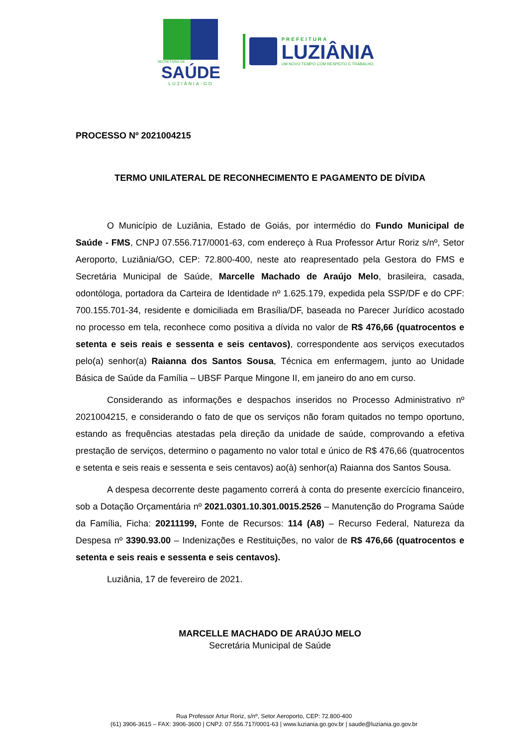SECRETARIA DE
SAÚDE
LUZIÂNIA-GO
PREFEITURA
LUZIÂNIA
UM NOVO TEMPO COM RESPEITO E TRABALHO.
PROCESSO Nº 2021004215
TERMO UNILATERAL DE RECONHECIMENTO E PAGAMENTO DE DÍVIDA
O Município de Luziânia, Estado de Goiás, por intermédio do Fundo Municipal de Saúde - FMS, CNPJ 07.556.717/0001-63, com endereço à Rua Professor Artur Roriz s/nº, Setor Aeroporto, Luziânia/GO, CEP: 72.800-400, neste ato reapresentado pela Gestora do FMS e Secretária Municipal de Saúde, Marcelle Machado de Araújo Melo, brasileira, casada, odontóloga, portadora da Carteira de Identidade nº 1.625.179, expedida pela SSP/DF e do CPF: 700.155.701-34, residente e domiciliada em Brasília/DF, baseada no Parecer Jurídico acostado no processo em tela, reconhece como positiva a dívida no valor de R$ 476,66 (quatrocentos e setenta e seis reais e sessenta e seis centavos), correspondente aos serviços executados pelo(a) senhor(a) Raianna dos Santos Sousa, Técnica em enfermagem, junto ao Unidade Básica de Saúde da Família – UBSF Parque Mingone II, em janeiro do ano em curso.
Considerando as informações e despachos inseridos no Processo Administrativo nº 2021004215, e considerando o fato de que os serviços não foram quitados no tempo oportuno, estando as frequências atestadas pela direção da unidade de saúde, comprovando a efetiva prestação de serviços, determino o pagamento no valor total e único de R$ 476,66 (quatrocentos e setenta e seis reais e sessenta e seis centavos) ao(à) senhor(a) Raianna dos Santos Sousa.
A despesa decorrente deste pagamento correrá à conta do presente exercício financeiro, sob a Dotação Orçamentária nº 2021.0301.10.301.0015.2526 – Manutenção do Programa Saúde da Família, Ficha: 20211199, Fonte de Recursos: 114 (A8) – Recurso Federal, Natureza da Despesa nº 3390.93.00 – Indenizações e Restituições, no valor de R$ 476,66 (quatrocentos e setenta e seis reais e sessenta e seis centavos).
Luziânia, 17 de fevereiro de 2021.
MARCELLE MACHADO DE ARAÚJO MELO
Secretária Municipal de Saúde
Rua Professor Artur Roriz, s/nº, Setor Aeroporto, CEP: 72.800-400
(61) 3906-3615 – FAX: 3906-3600 | CNPJ: 07.556.717/0001-63 | www.luziania.go.gov.br | saude@luziania.go.gov.br